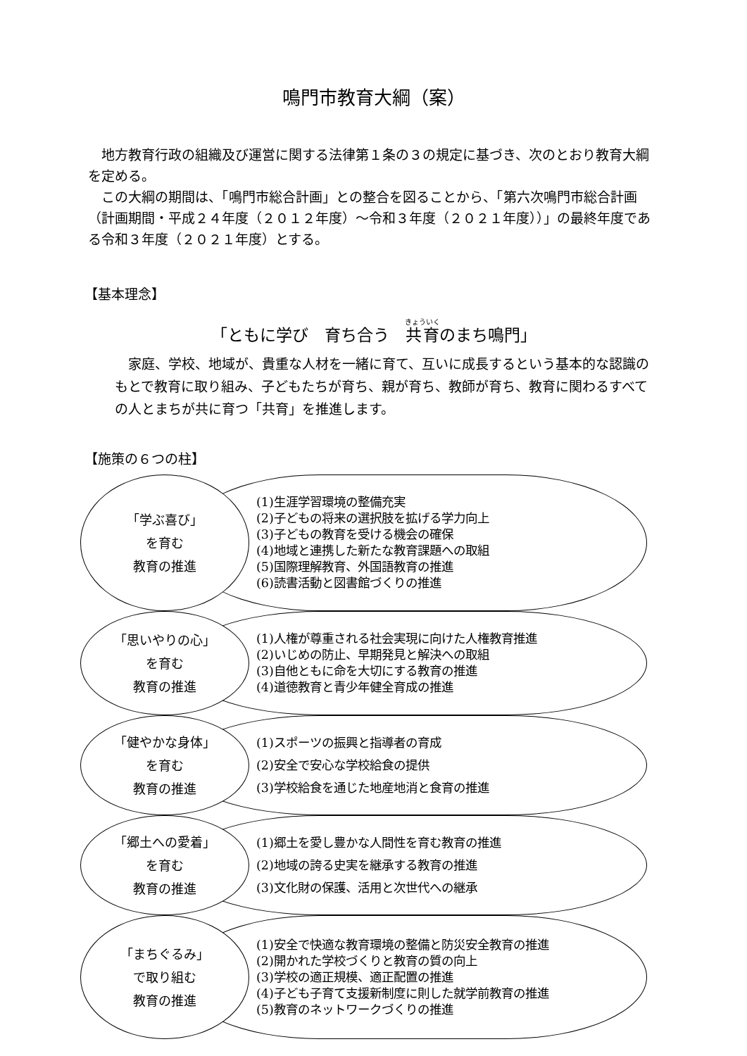鳴門市教育大綱（案）
地方教育行政の組織及び運営に関する法律第１条の３の規定に基づき、次のとおり教育大綱を定める。
この大綱の期間は、「鳴門市総合計画」との整合を図ることから、「第六次鳴門市総合計画（計画期間・平成２４年度（２０１２年度）～令和３年度（２０２１年度））」の最終年度である令和３年度（２０２１年度）とする。
【基本理念】
「ともに学び　育ち合う　共育のまち鳴門」
家庭、学校、地域が、貴重な人材を一緒に育て、互いに成長するという基本的な認識のもとで教育に取り組み、子どもたちが育ち、親が育ち、教師が育ち、教育に関わるすべての人とまちが共に育つ「共育」を推進します。
【施策の６つの柱】
「学ぶ喜び」
を育む
教育の推進
(1)生涯学習環境の整備充実
(2)子どもの将来の選択肢を拡げる学力向上
(3)子どもの教育を受ける機会の確保
(4)地域と連携した新たな教育課題への取組
(5)国際理解教育、外国語教育の推進
(6)読書活動と図書館づくりの推進
「思いやりの心」
を育む
教育の推進
(1)人権が尊重される社会実現に向けた人権教育推進
(2)いじめの防止、早期発見と解決への取組
(3)自他ともに命を大切にする教育の推進
(4)道徳教育と青少年健全育成の推進
「健やかな身体」
を育む
教育の推進
(1)スポーツの振興と指導者の育成
(2)安全で安心な学校給食の提供
(3)学校給食を通じた地産地消と食育の推進
「郷土への愛着」
を育む
教育の推進
(1)郷土を愛し豊かな人間性を育む教育の推進
(2)地域の誇る史実を継承する教育の推進
(3)文化財の保護、活用と次世代への継承
「まちぐるみ」
で取り組む
教育の推進
(1)安全で快適な教育環境の整備と防災安全教育の推進
(2)開かれた学校づくりと教育の質の向上
(3)学校の適正規模、適正配置の推進
(4)子ども子育て支援新制度に則した就学前教育の推進
(5)教育のネットワークづくりの推進